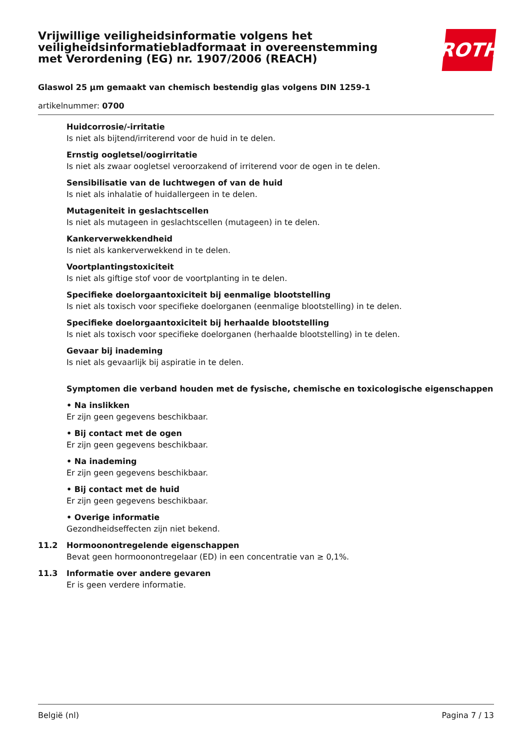Vrijwillige veiligheidsinformatie volgens het veiligheidsinformatiebladformaat in overeenstemming met Verordening (EG) nr. 1907/2006 (REACH)
ROTH
Glaswol 25 µm gemaakt van chemisch bestendig glas volgens DIN 1259-1
artikelnummer: 0700
Huidcorrosie/-irritatie
Is niet als bijtend/irriterend voor de huid in te delen.
Ernstig oogletsel/oogirritatie
Is niet als zwaar oogletsel veroorzakend of irriterend voor de ogen in te delen.
Sensibilisatie van de luchtwegen of van de huid
Is niet als inhalatie of huidallergeen in te delen.
Mutageniteit in geslachtscellen
Is niet als mutageen in geslachtscellen (mutageen) in te delen.
Kankerverwekkendheid
Is niet als kankerverwekkend in te delen.
Voortplantingstoxiciteit
Is niet als giftige stof voor de voortplanting in te delen.
Specifieke doelorgaantoxiciteit bij eenmalige blootstelling
Is niet als toxisch voor specifieke doelorganen (eenmalige blootstelling) in te delen.
Specifieke doelorgaantoxiciteit bij herhaalde blootstelling
Is niet als toxisch voor specifieke doelorganen (herhaalde blootstelling) in te delen.
Gevaar bij inademing
Is niet als gevaarlijk bij aspiratie in te delen.
Symptomen die verband houden met de fysische, chemische en toxicologische eigenschappen
• Na inslikken
Er zijn geen gegevens beschikbaar.
• Bij contact met de ogen
Er zijn geen gegevens beschikbaar.
• Na inademing
Er zijn geen gegevens beschikbaar.
• Bij contact met de huid
Er zijn geen gegevens beschikbaar.
• Overige informatie
Gezondheidseffecten zijn niet bekend.
11.2 Hormoonontregelende eigenschappen
Bevat geen hormoonontregelaar (ED) in een concentratie van ≥ 0,1%.
11.3 Informatie over andere gevaren
Er is geen verdere informatie.
België (nl) Pagina 7 / 13